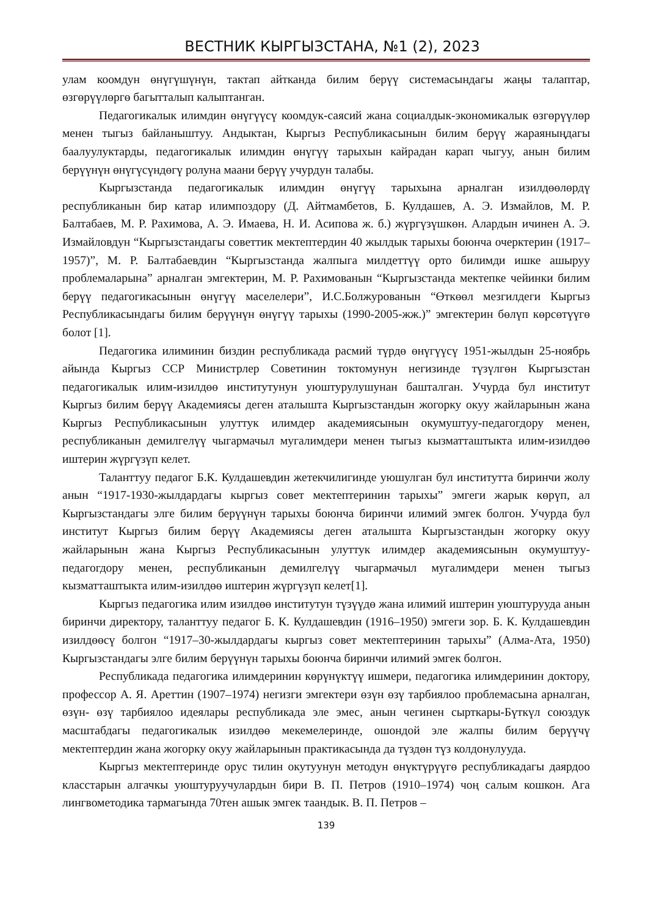ВЕСТНИК КЫРГЫЗСТАНА, №1 (2), 2023
улам коомдун өнүгүшүнүн, тактап айтканда билим берүү системасындагы жаңы талаптар, өзгөрүүлөргө багытталып калыптанган.
Педагогикалык илимдин өнүгүүсү коомдук-саясий жана социалдык-экономикалык өзгөрүүлөр менен тыгыз байланыштуу. Андыктан, Кыргыз Республикасынын билим берүү жараяныңдагы баалуулуктарды, педагогикалык илимдин өнүгүү тарыхын кайрадан карап чыгуу, анын билим берүүнүн өнүгүсүндөгү ролуна маани берүү учурдун талабы.
Кыргызстанда педагогикалык илимдин өнүгүү тарыхына арналган изилдөөлөрдү республиканын бир катар илимпоздору (Д. Айтмамбетов, Б. Кулдашев, А. Э. Измайлов, М. Р. Балтабаев, М. Р. Рахимова, А. Э. Имаева, Н. И. Асипова ж. б.) жүргүзүшкөн. Алардын ичинен А. Э. Измайловдун “Кыргызстандагы советтик мектептердин 40 жылдык тарыхы боюнча очерктерин (1917–1957)”, М. Р. Балтабаевдин “Кыргызстанда жалпыга милдеттүү орто билимди ишке ашыруу проблемаларына” арналган эмгектерин, М. Р. Рахимованын “Кыргызстанда мектепке чейинки билим берүү педагогикасынын өнүгүү маселелери”, И.С.Болжурованын “Өткөөл мезгилдеги Кыргыз Республикасындагы билим берүүнүн өнүгүү тарыхы (1990-2005-жж.)” эмгектерин бөлүп көрсөтүүгө болот [1].
Педагогика илиминин биздин республикада расмий түрдө өнүгүүсү 1951-жылдын 25-ноябрь айында Кыргыз ССР Министрлер Советинин токтомунун негизинде түзүлгөн Кыргызстан педагогикалык илим-изилдөө институтунун уюштурулушунан башталган. Учурда бул институт Кыргыз билим берүү Академиясы деген аталышта Кыргызстандын жогорку окуу жайларынын жана Кыргыз Республикасынын улуттук илимдер академиясынын окумуштуу-педагогдору менен, республиканын демилгелүү чыгармачыл мугалимдери менен тыгыз кызматташтыкта илим-изилдөө иштерин жүргүзүп келет.
Таланттуу педагог Б.К. Кулдашевдин жетекчилигинде уюшулган бул институтта биринчи жолу анын “1917-1930-жылдардагы кыргыз совет мектептеринин тарыхы” эмгеги жарык көрүп, ал Кыргызстандагы элге билим берүүнүн тарыхы боюнча биринчи илимий эмгек болгон. Учурда бул институт Кыргыз билим берүү Академиясы деген аталышта Кыргызстандын жогорку окуу жайларынын жана Кыргыз Республикасынын улуттук илимдер академиясынын окумуштуу-педагогдору менен, республиканын демилгелүү чыгармачыл мугалимдери менен тыгыз кызматташтыкта илим-изилдөө иштерин жүргүзүп келет[1].
Кыргыз педагогика илим изилдөө институтун түзүүдө жана илимий иштерин уюштурууда анын биринчи директору, таланттуу педагог Б. К. Кулдашевдин (1916–1950) эмгеги зор. Б. К. Кулдашевдин изилдөөсү болгон “1917–30-жылдардагы кыргыз совет мектептеринин тарыхы” (Алма-Ата, 1950) Кыргызстандагы элге билим берүүнүн тарыхы боюнча биринчи илимий эмгек болгон.
Республикада педагогика илимдеринин көрүнүктүү ишмери, педагогика илимдеринин доктору, профессор А. Я. Ареттин (1907–1974) негизги эмгектери өзүн өзү тарбиялоо проблемасына арналган, өзүн- өзү тарбиялоо идеялары республикада эле эмес, анын чегинен сырткары-Бүткүл союздук масштабдагы педагогикалык изилдөө мекемелеринде, ошондой эле жалпы билим берүүчү мектептердин жана жогорку окуу жайларынын практикасында да түздөн түз колдонулууда.
Кыргыз мектептеринде орус тилин окутуунун методун өнүктүрүүгө республикадагы даярдоо класстарын алгачкы уюштуруучулардын бири В. П. Петров (1910–1974) чоң салым кошкон. Ага лингвометодика тармагында 70тен ашык эмгек таандык. В. П. Петров –
139